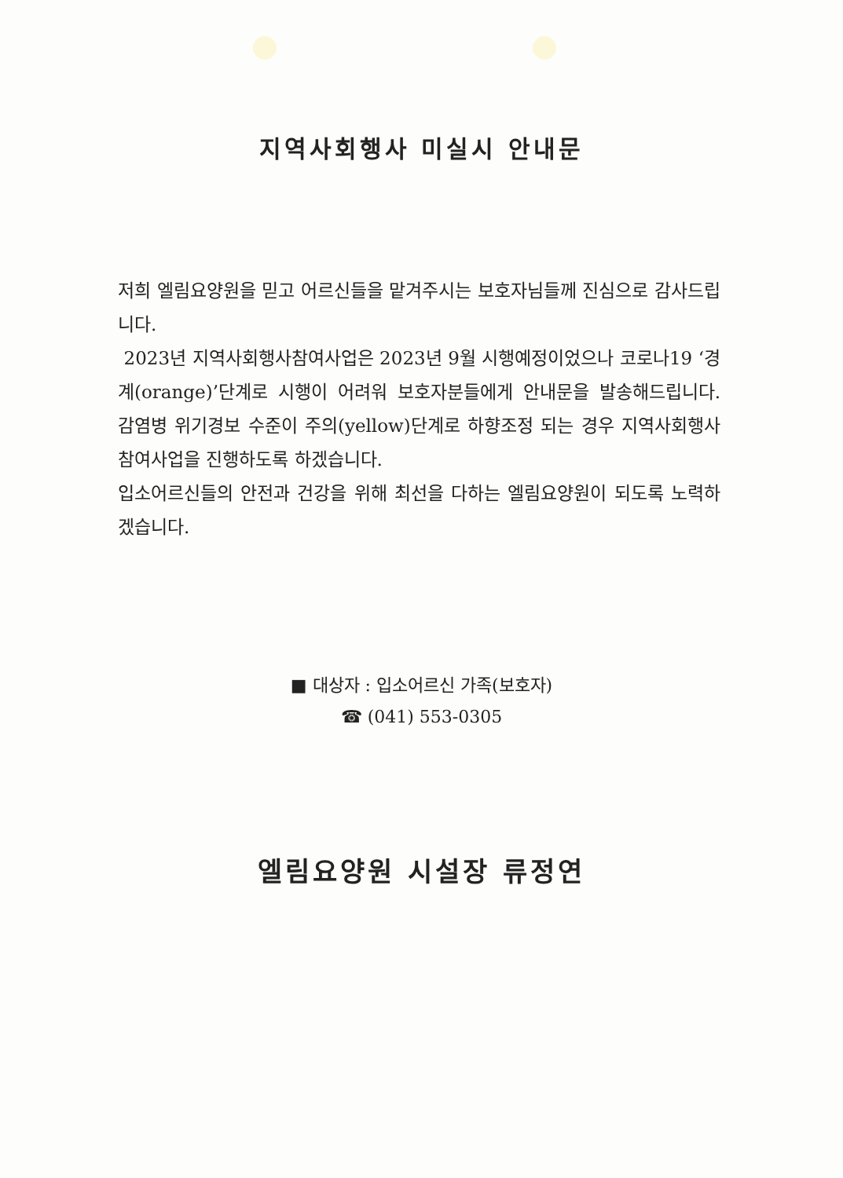지역사회행사 미실시 안내문
저희 엘림요양원을 믿고 어르신들을 맡겨주시는 보호자님들께 진심으로 감사드립니다.
2023년 지역사회행사참여사업은 2023년 9월 시행예정이었으나 코로나19 ‘경계(orange)’단계로 시행이 어려워 보호자분들에게 안내문을 발송해드립니다. 감염병 위기경보 수준이 주의(yellow)단계로 하향조정 되는 경우 지역사회행사참여사업을 진행하도록 하겠습니다.
입소어르신들의 안전과 건강을 위해 최선을 다하는 엘림요양원이 되도록 노력하겠습니다.
■ 대상자 : 입소어르신 가족(보호자)
☎ (041) 553-0305
엘림요양원 시설장 류정연